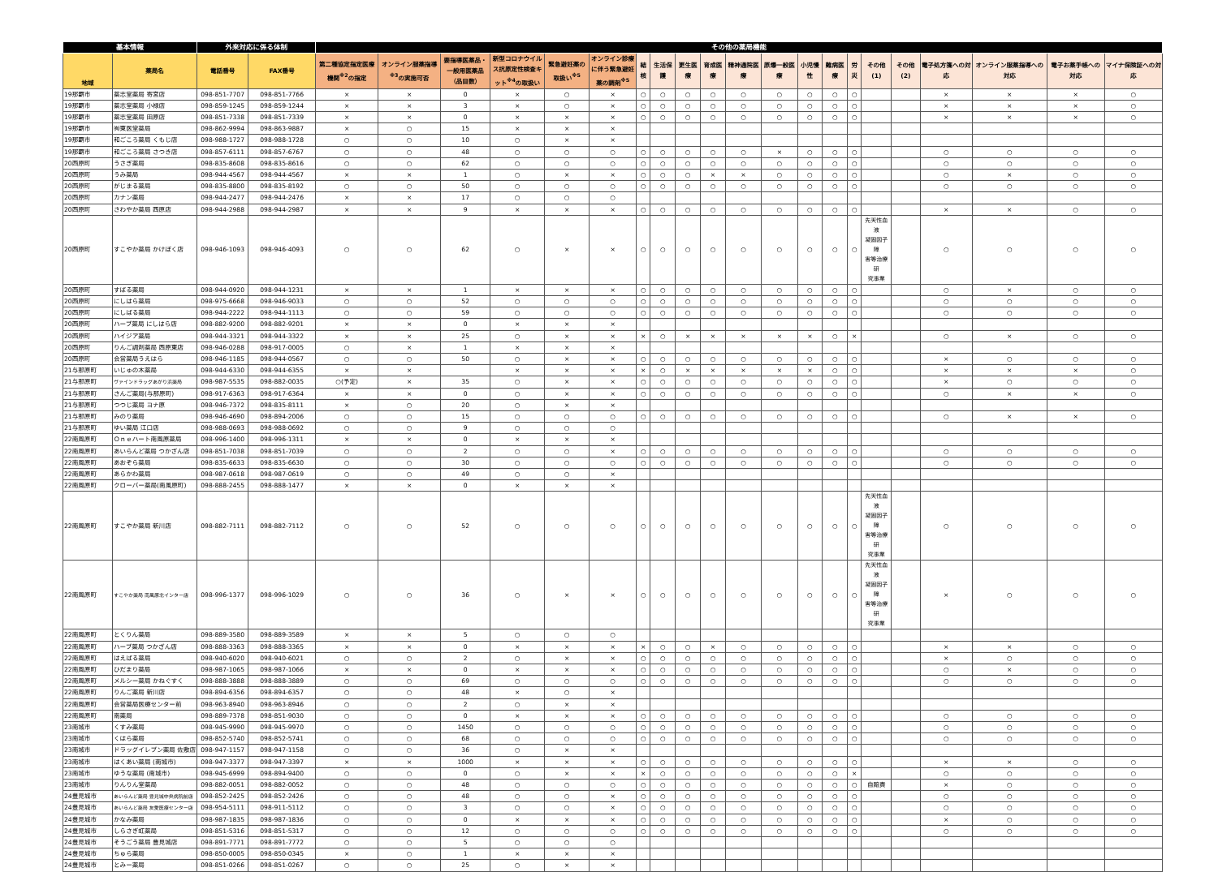| 基本情報 | | 外来対応に係る体制 | | その他の薬局機能 | | | | | | | | | | | | | | | | | | | | |
| --- | --- | --- | --- | --- | --- | --- | --- | --- | --- | --- | --- | --- | --- | --- | --- | --- | --- | --- | --- | --- | --- | --- | --- | --- |
| 地域 | 薬局名 | 電話番号 | FAX番号 | 第二種協定指定医療機関<sup>※2</sup>の指定 | オンライン服薬指導<sup>※3</sup>の実施可否 | 要指導医薬品・一般用医薬品（品目数） | 新型コロナウイルス抗原定性検査キット<sup>※4</sup>の取扱い | 緊急避妊薬の取扱い<sup>※5</sup> | オンライン診療に伴う緊急避妊薬の調剤<sup>※5</sup> | 結核 | 生活保護 | 更生医療 | 育成医療 | 精神通院医療 | 原爆一般医療 | 小児慢性 | 難病医療 | 労災 | その他(1) | その他(2) | 電子処方箋への対応 | オンライン服薬指導への対応 | 電子お薬手帳への対応 | マイナ保険証への対応 |
| 19那覇市 | 薬志堂薬局 寄宮店 | 098-851-7707 | 098-851-7766 | × | × | 0 | × | ○ | × | ○ | ○ | ○ | ○ | ○ | ○ | ○ | ○ | ○ | | | × | × | × | ○ |
| 19那覇市 | 薬志堂薬局 小禄店 | 098-859-1245 | 098-859-1244 | × | × | 3 | × | ○ | × | ○ | ○ | ○ | ○ | ○ | ○ | ○ | ○ | ○ | | | × | × | × | ○ |
| 19那覇市 | 薬志堂薬局 田原店 | 098-851-7338 | 098-851-7339 | × | × | 0 | × | × | × | ○ | ○ | ○ | ○ | ○ | ○ | ○ | ○ | ○ | | | × | × | × | ○ |
| 19那覇市 | ㈲東医堂薬局 | 098-862-9994 | 098-863-9887 | × | ○ | 15 | × | × | × | | | | | | | | | | | | | | | |
| 19那覇市 | 和ごころ薬局 くもじ店 | 098-988-1727 | 098-988-1728 | ○ | ○ | 10 | ○ | × | × | | | | | | | | | | | | | | | |
| 19那覇市 | 和ごころ薬局 さつき店 | 098-857-6111 | 098-857-6767 | ○ | ○ | 48 | ○ | ○ | ○ | ○ | ○ | ○ | ○ | ○ | × | ○ | ○ | ○ | | | ○ | ○ | ○ | ○ |
| 20西原町 | うさぎ薬局 | 098-835-8608 | 098-835-8616 | ○ | ○ | 62 | ○ | ○ | ○ | ○ | ○ | ○ | ○ | ○ | ○ | ○ | ○ | ○ | | | ○ | ○ | ○ | ○ |
| 20西原町 | うみ薬局 | 098-944-4567 | 098-944-4567 | × | × | 1 | ○ | × | × | ○ | ○ | ○ | × | × | ○ | ○ | ○ | ○ | | | ○ | × | ○ | ○ |
| 20西原町 | がじまる薬局 | 098-835-8800 | 098-835-8192 | ○ | ○ | 50 | ○ | ○ | ○ | ○ | ○ | ○ | ○ | ○ | ○ | ○ | ○ | ○ | | | ○ | ○ | ○ | ○ |
| 20西原町 | カナン薬局 | 098-944-2477 | 098-944-2476 | × | × | 17 | ○ | ○ | ○ | | | | | | | | | | | | | | | |
| 20西原町 | さわやか薬局 西原店 | 098-944-2988 | 098-944-2987 | × | × | 9 | × | × | × | ○ | ○ | ○ | ○ | ○ | ○ | ○ | ○ | ○ | | | × | × | ○ | ○ |
| 20西原町 | すこやか薬局 かけぼく店 | 098-946-1093 | 098-946-4093 | ○ | ○ | 62 | ○ | × | × | ○ | ○ | ○ | ○ | ○ | ○ | ○ | ○ | ○ | 先天性血液 凝固因子障 害等治療研 究事業 | | ○ | ○ | ○ | ○ |
| 20西原町 | すばる薬局 | 098-944-0920 | 098-944-1231 | × | × | 1 | × | × | × | ○ | ○ | ○ | ○ | ○ | ○ | ○ | ○ | ○ | | | ○ | × | ○ | ○ |
| 20西原町 | にしはら薬局 | 098-975-6668 | 098-946-9033 | ○ | ○ | 52 | ○ | ○ | ○ | ○ | ○ | ○ | ○ | ○ | ○ | ○ | ○ | ○ | | | ○ | ○ | ○ | ○ |
| 20西原町 | にしばる薬局 | 098-944-2222 | 098-944-1113 | ○ | ○ | 59 | ○ | ○ | ○ | ○ | ○ | ○ | ○ | ○ | ○ | ○ | ○ | ○ | | | ○ | ○ | ○ | ○ |
| 20西原町 | ハーブ薬局 にしはら店 | 098-882-9200 | 098-882-9201 | × | × | 0 | × | × | × | | | | | | | | | | | | | | | |
| 20西原町 | ハイジア薬局 | 098-944-3321 | 098-944-3322 | × | × | 25 | ○ | × | × | × | ○ | × | × | × | × | × | ○ | × | | | ○ | × | ○ | ○ |
| 20西原町 | りんご調剤薬局 西原東店 | 098-946-0288 | 098-917-0005 | ○ | × | 1 | × | × | × | | | | | | | | | | | | | | | |
| 20西原町 | 会営薬局うえはら | 098-946-1185 | 098-944-0567 | ○ | ○ | 50 | ○ | × | × | ○ | ○ | ○ | ○ | ○ | ○ | ○ | ○ | ○ | | | × | ○ | ○ | ○ |
| 21与那原町 | いじゅの木薬局 | 098-944-6330 | 098-944-6355 | × | × | | × | × | × | × | ○ | × | × | × | × | × | ○ | ○ | | | × | × | × | ○ |
| 21与那原町 | ヴァインドラッグあがり浜薬局 | 098-987-5535 | 098-882-0035 | ○(予定) | × | 35 | ○ | × | × | ○ | ○ | ○ | ○ | ○ | ○ | ○ | ○ | ○ | | | × | ○ | ○ | ○ |
| 21与那原町 | さんご薬局(与那原町) | 098-917-6363 | 098-917-6364 | × | × | 0 | ○ | × | × | ○ | ○ | ○ | ○ | ○ | ○ | ○ | ○ | ○ | | | ○ | × | × | ○ |
| 21与那原町 | つつじ薬局 ヨナ原 | 098-946-7372 | 098-835-8111 | × | ○ | 20 | ○ | × | × | | | | | | | | | | | | | | | |
| 21与那原町 | みのり薬局 | 098-946-4690 | 098-894-2006 | ○ | ○ | 15 | ○ | ○ | ○ | ○ | ○ | ○ | ○ | ○ | ○ | ○ | ○ | ○ | | | ○ | × | × | ○ |
| 21与那原町 | ゆい薬局 江口店 | 098-988-0693 | 098-988-0692 | ○ | ○ | 9 | ○ | ○ | ○ | | | | | | | | | | | | | | | |
| 22南風原町 | Ｏｎｅハート南風原薬局 | 098-996-1400 | 098-996-1311 | × | × | 0 | × | × | × | | | | | | | | | | | | | | | |
| 22南風原町 | あいらんど薬局 つかざん店 | 098-851-7038 | 098-851-7039 | ○ | ○ | 2 | ○ | ○ | × | ○ | ○ | ○ | ○ | ○ | ○ | ○ | ○ | ○ | | | ○ | ○ | ○ | ○ |
| 22南風原町 | あおぞら薬局 | 098-835-6633 | 098-835-6630 | ○ | ○ | 30 | ○ | ○ | ○ | ○ | ○ | ○ | ○ | ○ | ○ | ○ | ○ | ○ | | | ○ | ○ | ○ | ○ |
| 22南風原町 | あらかわ薬局 | 098-987-0618 | 098-987-0619 | ○ | ○ | 49 | ○ | ○ | × | | | | | | | | | | | | | | | |
| 22南風原町 | クローバー薬局(南風原町) | 098-888-2455 | 098-888-1477 | × | × | 0 | × | × | × | | | | | | | | | | | | | | | |
| 22南風原町 | すこやか薬局 新川店 | 098-882-7111 | 098-882-7112 | ○ | ○ | 52 | ○ | ○ | ○ | ○ | ○ | ○ | ○ | ○ | ○ | ○ | ○ | ○ | 先天性血液 凝固因子障 害等治療研 究事業 | | ○ | ○ | ○ | ○ |
| 22南風原町 | すこやか薬局 南風原北インター店 | 098-996-1377 | 098-996-1029 | ○ | ○ | 36 | ○ | × | × | ○ | ○ | ○ | ○ | ○ | ○ | ○ | ○ | ○ | 先天性血液 凝固因子障 害等治療研 究事業 | | × | ○ | ○ | ○ |
| 22南風原町 | とくりん薬局 | 098-889-3580 | 098-889-3589 | × | × | 5 | ○ | ○ | ○ | | | | | | | | | | | | | | | |
| 22南風原町 | ハーブ薬局 つかざん店 | 098-888-3363 | 098-888-3365 | × | × | 0 | × | × | × | × | ○ | ○ | × | ○ | ○ | ○ | ○ | ○ | | | × | × | ○ | ○ |
| 22南風原町 | はえばる薬局 | 098-940-6020 | 098-940-6021 | ○ | ○ | 2 | ○ | × | × | ○ | ○ | ○ | ○ | ○ | ○ | ○ | ○ | ○ | | | × | ○ | ○ | ○ |
| 22南風原町 | ひだまり薬局 | 098-987-1065 | 098-987-1066 | × | × | 0 | × | × | × | ○ | ○ | ○ | ○ | ○ | ○ | ○ | ○ | ○ | | | ○ | × | ○ | ○ |
| 22南風原町 | メルシー薬局 かねぐすく | 098-888-3888 | 098-888-3889 | ○ | ○ | 69 | ○ | ○ | ○ | ○ | ○ | ○ | ○ | ○ | ○ | ○ | ○ | ○ | | | ○ | ○ | ○ | ○ |
| 22南風原町 | りんご薬局 新川店 | 098-894-6356 | 098-894-6357 | ○ | ○ | 48 | × | ○ | × | | | | | | | | | | | | | | | |
| 22南風原町 | 会営薬局医療センター前 | 098-963-8940 | 098-963-8946 | ○ | ○ | 2 | ○ | × | × | | | | | | | | | | | | | | | |
| 22南風原町 | 南薬局 | 098-889-7378 | 098-851-9030 | ○ | ○ | 0 | × | × | × | ○ | ○ | ○ | ○ | ○ | ○ | ○ | ○ | ○ | | | ○ | ○ | ○ | ○ |
| 23南城市 | くすみ薬局 | 098-945-9990 | 098-945-9970 | ○ | ○ | 1450 | ○ | ○ | ○ | ○ | ○ | ○ | ○ | ○ | ○ | ○ | ○ | ○ | | | ○ | ○ | ○ | ○ |
| 23南城市 | くはら薬局 | 098-852-5740 | 098-852-5741 | ○ | ○ | 68 | ○ | ○ | ○ | ○ | ○ | ○ | ○ | ○ | ○ | ○ | ○ | ○ | | | ○ | ○ | ○ | ○ |
| 23南城市 | ドラッグイレブン薬局 佐敷店 | 098-947-1157 | 098-947-1158 | ○ | ○ | 36 | ○ | × | × | | | | | | | | | | | | | | | |
| 23南城市 | はくあい薬局 (南城市) | 098-947-3377 | 098-947-3397 | × | × | 1000 | × | × | × | ○ | ○ | ○ | ○ | ○ | ○ | ○ | ○ | ○ | | | × | × | ○ | ○ |
| 23南城市 | ゆうな薬局 (南城市) | 098-945-6999 | 098-894-9400 | ○ | ○ | 0 | ○ | × | × | × | ○ | ○ | ○ | ○ | ○ | ○ | ○ | × | | | ○ | ○ | ○ | ○ |
| 23南城市 | りんりん堂薬局 | 098-882-0051 | 098-882-0052 | ○ | ○ | 48 | ○ | ○ | ○ | ○ | ○ | ○ | ○ | ○ | ○ | ○ | ○ | ○ | 自賠責 | | × | ○ | ○ | ○ |
| 24豊見城市 | あいらんど薬局 豊見城中央病院前店 | 098-852-2425 | 098-852-2426 | ○ | ○ | 48 | ○ | ○ | × | ○ | ○ | ○ | ○ | ○ | ○ | ○ | ○ | ○ | | | ○ | ○ | ○ | ○ |
| 24豊見城市 | あいらんど薬局 友愛医療センター店 | 098-954-5111 | 098-911-5112 | ○ | ○ | 3 | ○ | ○ | × | ○ | ○ | ○ | ○ | ○ | ○ | ○ | ○ | ○ | | | ○ | ○ | ○ | ○ |
| 24豊見城市 | かなみ薬局 | 098-987-1835 | 098-987-1836 | ○ | ○ | 0 | × | × | × | ○ | ○ | ○ | ○ | ○ | ○ | ○ | ○ | ○ | | | × | ○ | ○ | ○ |
| 24豊見城市 | しらさぎ虹薬局 | 098-851-5316 | 098-851-5317 | ○ | ○ | 12 | ○ | ○ | ○ | ○ | ○ | ○ | ○ | ○ | ○ | ○ | ○ | ○ | | | ○ | ○ | ○ | ○ |
| 24豊見城市 | そうごう薬局 豊見城店 | 098-891-7771 | 098-891-7772 | ○ | ○ | 5 | ○ | ○ | ○ | | | | | | | | | | | | | | | |
| 24豊見城市 | ちゅら薬局 | 098-850-0005 | 098-850-0345 | × | ○ | 1 | × | × | × | | | | | | | | | | | | | | | |
| 24豊見城市 | とみー薬局 | 098-851-0266 | 098-851-0267 | ○ | ○ | 25 | ○ | × | × | | | | | | | | | | | | | | | |